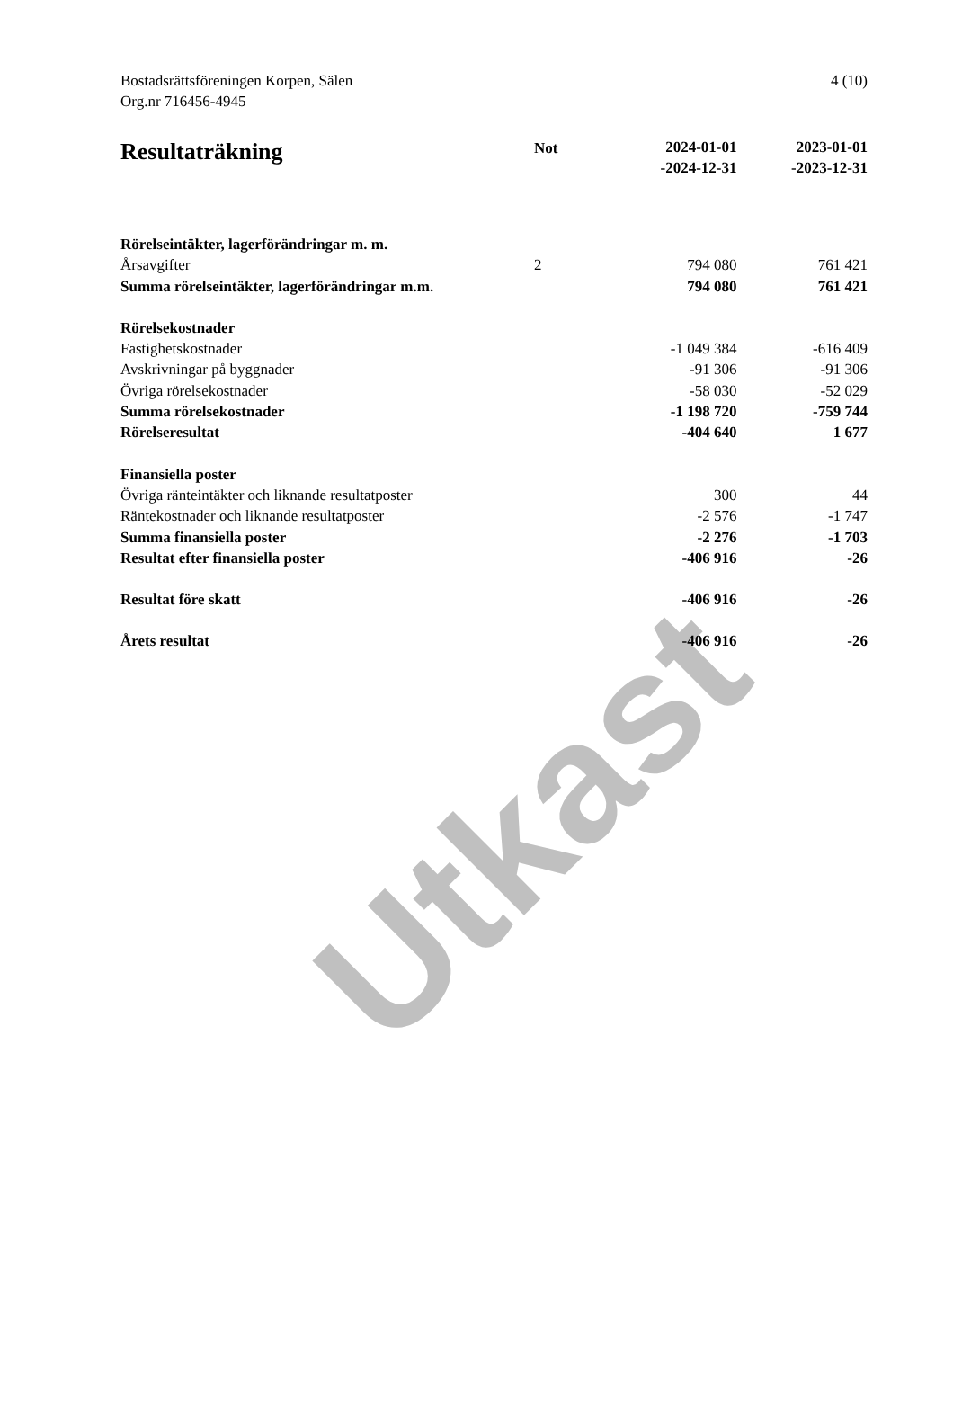Utkast
Bostadsrättsföreningen Korpen, Sälen
Org.nr 716456-4945
4 (10)
| Resultaträkning | Not | 2024-01-01 -2024-12-31 | 2023-01-01 -2023-12-31 |
| --- | --- | --- | --- |
| Rörelseintäkter, lagerförändringar m. m. | | | |
| Årsavgifter | 2 | 794 080 | 761 421 |
| Summa rörelseintäkter, lagerförändringar m.m. | | 794 080 | 761 421 |
| Rörelsekostnader | | | |
| Fastighetskostnader | | -1 049 384 | -616 409 |
| Avskrivningar på byggnader | | -91 306 | -91 306 |
| Övriga rörelsekostnader | | -58 030 | -52 029 |
| Summa rörelsekostnader | | -1 198 720 | -759 744 |
| Rörelseresultat | | -404 640 | 1 677 |
| Finansiella poster | | | |
| Övriga ränteintäkter och liknande resultatposter | | 300 | 44 |
| Räntekostnader och liknande resultatposter | | -2 576 | -1 747 |
| Summa finansiella poster | | -2 276 | -1 703 |
| Resultat efter finansiella poster | | -406 916 | -26 |
| Resultat före skatt | | -406 916 | -26 |
| Årets resultat | | -406 916 | -26 |